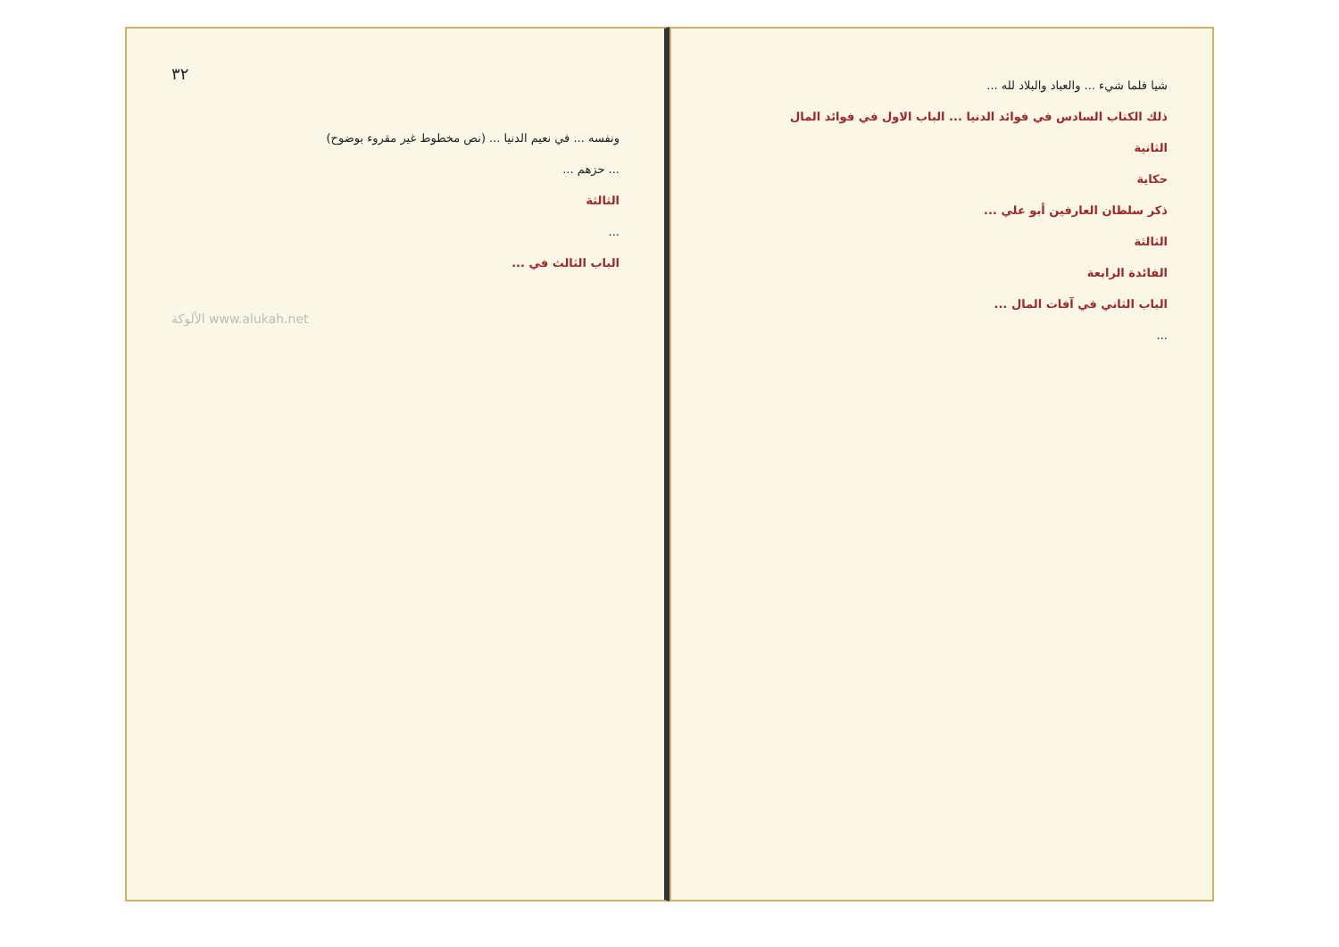٣٢
ونفسه ... في نعيم الدنيا ... (نص مخطوط غير مقروء بوضوح)
... حزهم ...
الثالثة
...
الباب الثالث في ...
الألوكة www.alukah.net
شيا فلما شيء ... والعباد والبلاد لله ...
ذلك الكتاب السادس في فوائد الدنيا ... الباب الاول في فوائد المال
الثانية
حكاية
ذكر سلطان العارفين أبو علي ...
الثالثة
الفائدة الرابعة
الباب الثاني في آفات المال ...
...